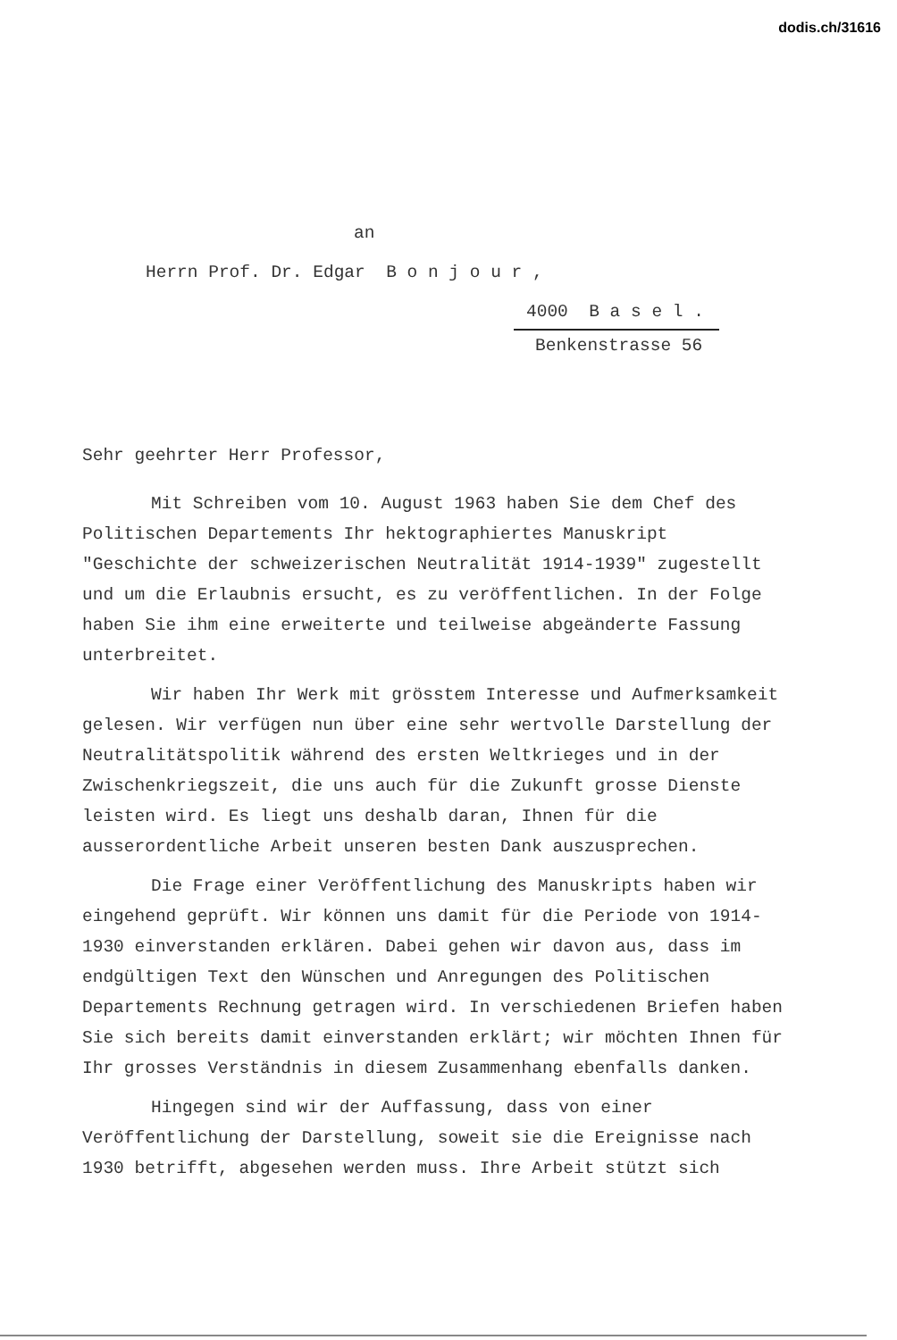dodis.ch/31616
an
Herrn Prof. Dr. Edgar B o n j o u r ,
4000 B a s e l .
Benkenstrasse 56
Sehr geehrter Herr Professor,
Mit Schreiben vom 10. August 1963 haben Sie dem Chef des Politischen Departements Ihr hektographiertes Manuskript "Geschichte der schweizerischen Neutralität 1914-1939" zugestellt und um die Erlaubnis ersucht, es zu veröffentlichen. In der Folge haben Sie ihm eine erweiterte und teilweise abgeänderte Fassung unterbreitet.
Wir haben Ihr Werk mit grösstem Interesse und Aufmerksamkeit gelesen. Wir verfügen nun über eine sehr wertvolle Darstellung der Neutralitätspolitik während des ersten Weltkrieges und in der Zwischenkriegszeit, die uns auch für die Zukunft grosse Dienste leisten wird. Es liegt uns deshalb daran, Ihnen für die ausserordentliche Arbeit unseren besten Dank auszusprechen.
Die Frage einer Veröffentlichung des Manuskripts haben wir eingehend geprüft. Wir können uns damit für die Periode von 1914-1930 einverstanden erklären. Dabei gehen wir davon aus, dass im endgültigen Text den Wünschen und Anregungen des Politischen Departements Rechnung getragen wird. In verschiedenen Briefen haben Sie sich bereits damit einverstanden erklärt; wir möchten Ihnen für Ihr grosses Verständnis in diesem Zusammenhang ebenfalls danken.
Hingegen sind wir der Auffassung, dass von einer Veröffentlichung der Darstellung, soweit sie die Ereignisse nach 1930 betrifft, abgesehen werden muss. Ihre Arbeit stützt sich